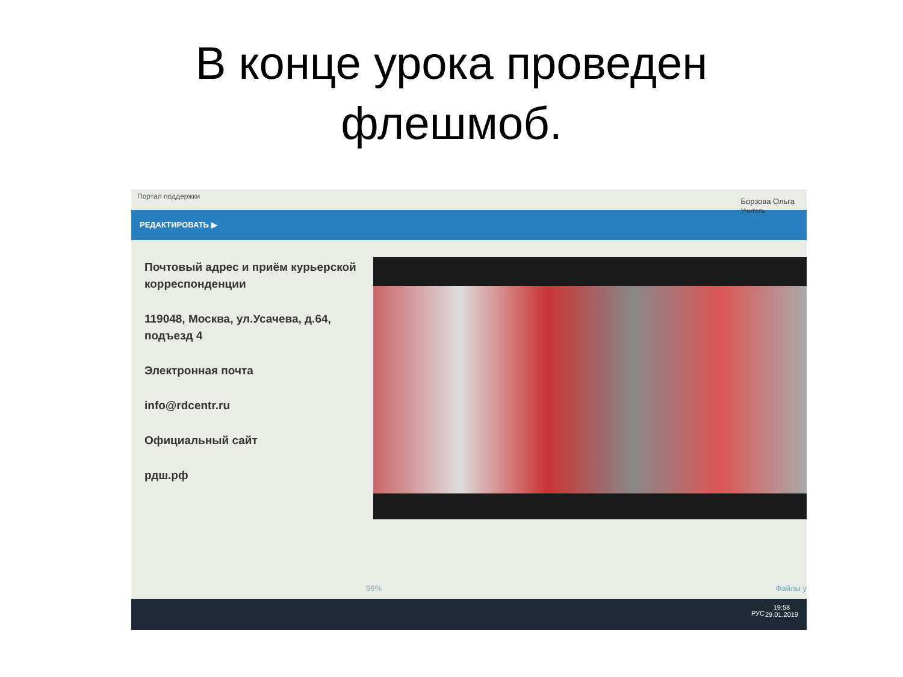В конце урока проведен
флешмоб.
Портал поддержки
Борзова Ольга
Учитель
РЕДАКТИРОВАТЬ ▶
Почтовый адрес и приём курьерской корреспонденции
119048, Москва, ул.Усачева, д.64, подъезд 4
Электронная почта
info@rdcentr.ru
Официальный сайт
рдш.рф
96% Файлы у
РУС
19:58
29.01.2019